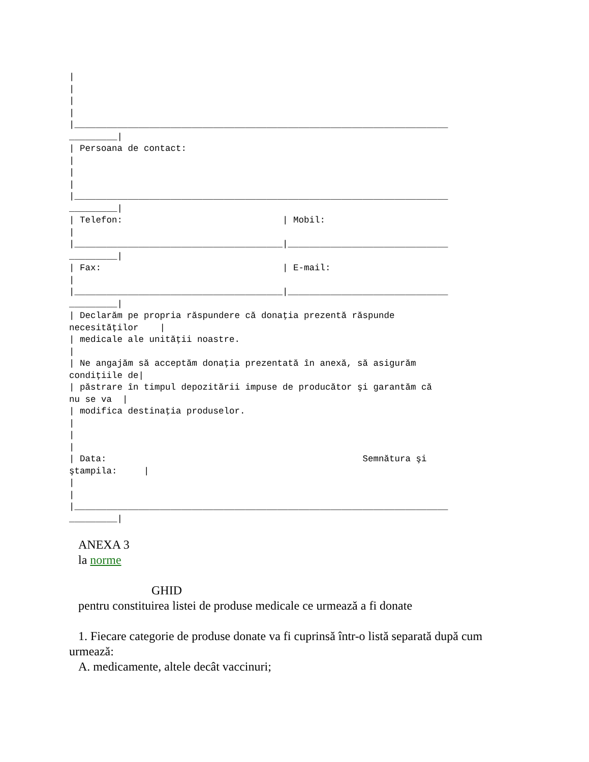|
|
|
|
|______________________________________________________________________
_________|
| Persoana de contact:
|
|
|
|______________________________________________________________________
_________|
| Telefon:                              | Mobil:
|
|_______________________________________|______________________________
_________|
| Fax:                                  | E-mail:
|
|_______________________________________|______________________________
_________|
| Declarăm pe propria răspundere că donaţia prezentă răspunde
necesităţilor    |
| medicale ale unităţii noastre.
|
| Ne angajăm să acceptăm donaţia prezentată în anexă, să asigurăm
condiţiile de|
| păstrare în timpul depozitării impuse de producător şi garantăm că
nu se va  |
| modifica destinaţia produselor.
|
|
|
| Data:                                                Semnătura şi
ştampila:     |
|
|
|______________________________________________________________________
_________|
ANEXA 3
la norme
GHID
pentru constituirea listei de produse medicale ce urmează a fi donate
1. Fiecare categorie de produse donate va fi cuprinsă într-o listă separată după cum urmează:
A. medicamente, altele decât vaccinuri;